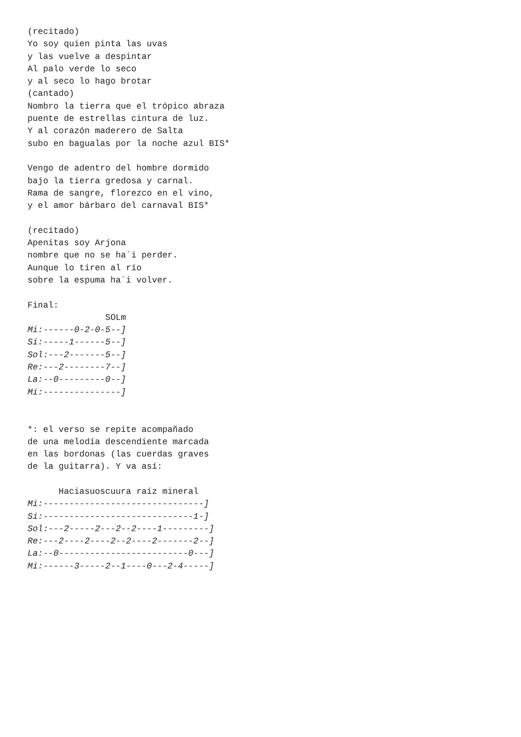(recitado)
Yo soy quien pinta las uvas
y las vuelve a despintar
Al palo verde lo seco
y al seco lo hago brotar
(cantado)
Nombro la tierra que el trópico abraza
puente de estrellas cintura de luz.
Y al corazón maderero de Salta
subo en bagualas por la noche azul BIS*

Vengo de adentro del hombre dormido
bajo la tierra gredosa y carnal.
Rama de sangre, florezco en el vino,
y el amor bárbaro del carnaval BIS*

(recitado)
Apenitas soy Arjona
nombre que no se ha´i perder.
Aunque lo tiren al río
sobre la espuma ha´i volver.

Final:
               SOLm
Mi:------0-2-0-5--]
Si:-----1------5--]
Sol:---2-------5--]
Re:---2--------7--]
La:--0---------0--]
Mi:---------------]


*: el verso se repite acompañado
de una melodía descendiente marcada
en las bordonas (las cuerdas graves
de la guitarra). Y va así:

      Haciasuoscuura raíz mineral
Mi:-------------------------------]
Si:-----------------------------1-]
Sol:---2-----2---2--2----1---------]
Re:---2----2----2--2----2-------2--]
La:--0-------------------------0---]
Mi:------3-----2--1----0---2-4-----]